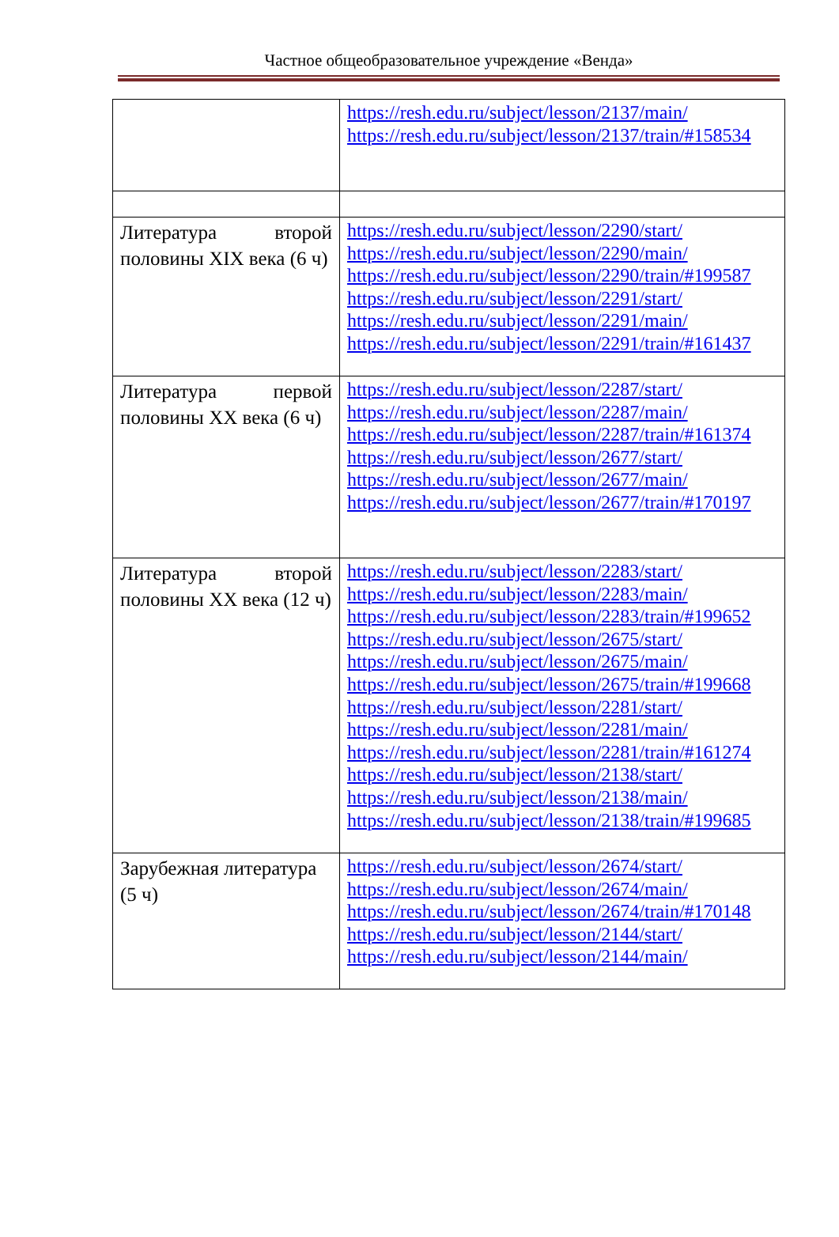Частное общеобразовательное учреждение «Венда»
| | https://resh.edu.ru/subject/lesson/2137/main/ https://resh.edu.ru/subject/lesson/2137/train/#158534 |
| Литература второй половины XIX века (6 ч) | https://resh.edu.ru/subject/lesson/2290/start/ https://resh.edu.ru/subject/lesson/2290/main/ https://resh.edu.ru/subject/lesson/2290/train/#199587 https://resh.edu.ru/subject/lesson/2291/start/ https://resh.edu.ru/subject/lesson/2291/main/ https://resh.edu.ru/subject/lesson/2291/train/#161437 |
| Литература первой половины XX века (6 ч) | https://resh.edu.ru/subject/lesson/2287/start/ https://resh.edu.ru/subject/lesson/2287/main/ https://resh.edu.ru/subject/lesson/2287/train/#161374 https://resh.edu.ru/subject/lesson/2677/start/ https://resh.edu.ru/subject/lesson/2677/main/ https://resh.edu.ru/subject/lesson/2677/train/#170197 |
| Литература второй половины XX века (12 ч) | https://resh.edu.ru/subject/lesson/2283/start/ https://resh.edu.ru/subject/lesson/2283/main/ https://resh.edu.ru/subject/lesson/2283/train/#199652 https://resh.edu.ru/subject/lesson/2675/start/ https://resh.edu.ru/subject/lesson/2675/main/ https://resh.edu.ru/subject/lesson/2675/train/#199668 https://resh.edu.ru/subject/lesson/2281/start/ https://resh.edu.ru/subject/lesson/2281/main/ https://resh.edu.ru/subject/lesson/2281/train/#161274 https://resh.edu.ru/subject/lesson/2138/start/ https://resh.edu.ru/subject/lesson/2138/main/ https://resh.edu.ru/subject/lesson/2138/train/#199685 |
| Зарубежная литература (5 ч) | https://resh.edu.ru/subject/lesson/2674/start/ https://resh.edu.ru/subject/lesson/2674/main/ https://resh.edu.ru/subject/lesson/2674/train/#170148 https://resh.edu.ru/subject/lesson/2144/start/ https://resh.edu.ru/subject/lesson/2144/main/ |